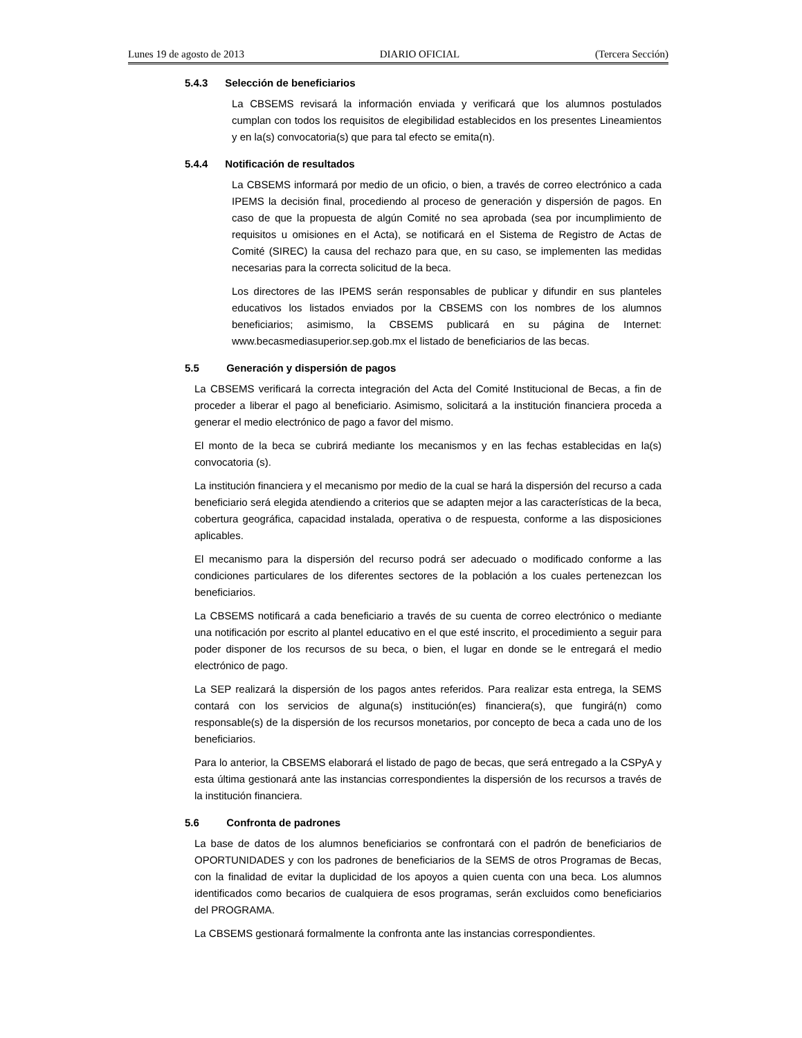Lunes 19 de agosto de 2013 DIARIO OFICIAL (Tercera Sección)
5.4.3 Selección de beneficiarios
La CBSEMS revisará la información enviada y verificará que los alumnos postulados cumplan con todos los requisitos de elegibilidad establecidos en los presentes Lineamientos y en la(s) convocatoria(s) que para tal efecto se emita(n).
5.4.4 Notificación de resultados
La CBSEMS informará por medio de un oficio, o bien, a través de correo electrónico a cada IPEMS la decisión final, procediendo al proceso de generación y dispersión de pagos. En caso de que la propuesta de algún Comité no sea aprobada (sea por incumplimiento de requisitos u omisiones en el Acta), se notificará en el Sistema de Registro de Actas de Comité (SIREC) la causa del rechazo para que, en su caso, se implementen las medidas necesarias para la correcta solicitud de la beca.
Los directores de las IPEMS serán responsables de publicar y difundir en sus planteles educativos los listados enviados por la CBSEMS con los nombres de los alumnos beneficiarios; asimismo, la CBSEMS publicará en su página de Internet: www.becasmediasuperior.sep.gob.mx el listado de beneficiarios de las becas.
5.5 Generación y dispersión de pagos
La CBSEMS verificará la correcta integración del Acta del Comité Institucional de Becas, a fin de proceder a liberar el pago al beneficiario. Asimismo, solicitará a la institución financiera proceda a generar el medio electrónico de pago a favor del mismo.
El monto de la beca se cubrirá mediante los mecanismos y en las fechas establecidas en la(s) convocatoria (s).
La institución financiera y el mecanismo por medio de la cual se hará la dispersión del recurso a cada beneficiario será elegida atendiendo a criterios que se adapten mejor a las características de la beca, cobertura geográfica, capacidad instalada, operativa o de respuesta, conforme a las disposiciones aplicables.
El mecanismo para la dispersión del recurso podrá ser adecuado o modificado conforme a las condiciones particulares de los diferentes sectores de la población a los cuales pertenezcan los beneficiarios.
La CBSEMS notificará a cada beneficiario a través de su cuenta de correo electrónico o mediante una notificación por escrito al plantel educativo en el que esté inscrito, el procedimiento a seguir para poder disponer de los recursos de su beca, o bien, el lugar en donde se le entregará el medio electrónico de pago.
La SEP realizará la dispersión de los pagos antes referidos. Para realizar esta entrega, la SEMS contará con los servicios de alguna(s) institución(es) financiera(s), que fungirá(n) como responsable(s) de la dispersión de los recursos monetarios, por concepto de beca a cada uno de los beneficiarios.
Para lo anterior, la CBSEMS elaborará el listado de pago de becas, que será entregado a la CSPyA y esta última gestionará ante las instancias correspondientes la dispersión de los recursos a través de la institución financiera.
5.6 Confronta de padrones
La base de datos de los alumnos beneficiarios se confrontará con el padrón de beneficiarios de OPORTUNIDADES y con los padrones de beneficiarios de la SEMS de otros Programas de Becas, con la finalidad de evitar la duplicidad de los apoyos a quien cuenta con una beca. Los alumnos identificados como becarios de cualquiera de esos programas, serán excluidos como beneficiarios del PROGRAMA.
La CBSEMS gestionará formalmente la confronta ante las instancias correspondientes.